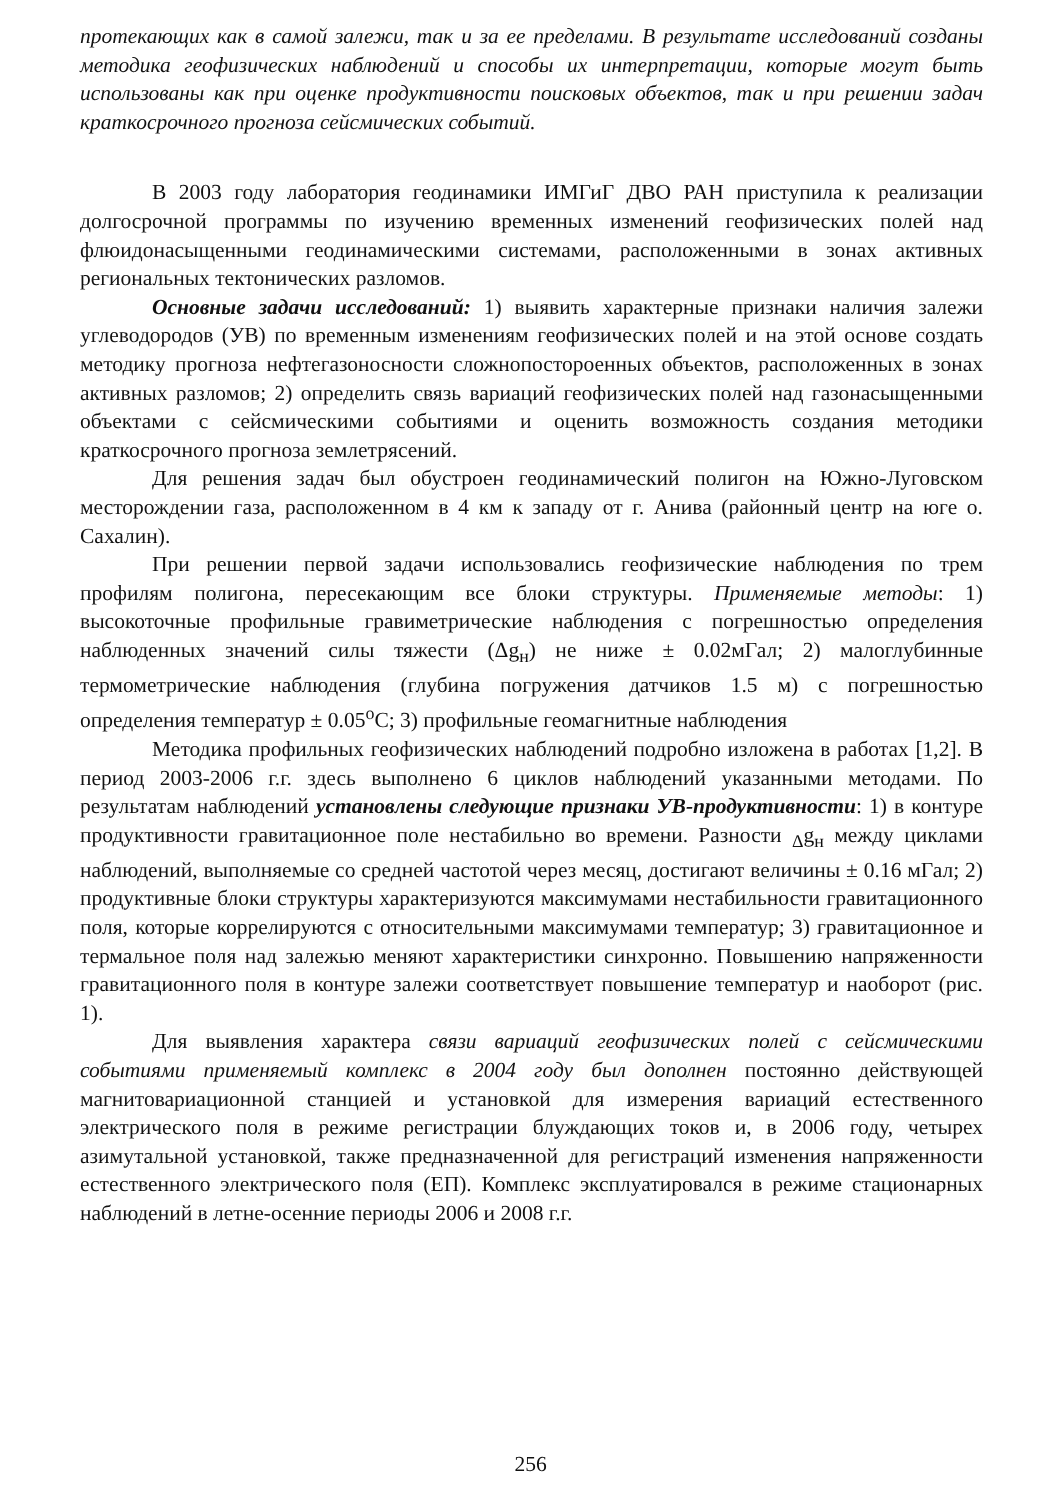протекающих как в самой залежи, так и за ее пределами. В результате исследований созданы методика геофизических наблюдений и способы их интерпретации, которые могут быть использованы как при оценке продуктивности поисковых объектов, так и при решении задач краткосрочного прогноза сейсмических событий.
В 2003 году лаборатория геодинамики ИМГиГ ДВО РАН приступила к реализации долгосрочной программы по изучению временных изменений геофизических полей над флюидонасыщенными геодинамическими системами, расположенными в зонах активных региональных тектонических разломов.
Основные задачи исследований: 1) выявить характерные признаки наличия залежи углеводородов (УВ) по временным изменениям геофизических полей и на этой основе создать методику прогноза нефтегазоносности сложнопостороенных объектов, расположенных в зонах активных разломов; 2) определить связь вариаций геофизических полей над газонасыщенными объектами с сейсмическими событиями и оценить возможность создания методики краткосрочного прогноза землетрясений.
Для решения задач был обустроен геодинамический полигон на Южно-Луговском месторождении газа, расположенном в 4 км к западу от г. Анива (районный центр на юге о. Сахалин).
При решении первой задачи использовались геофизические наблюдения по трем профилям полигона, пересекающим все блоки структуры. Применяемые методы: 1) высокоточные профильные гравиметрические наблюдения с погрешностью определения наблюденных значений силы тяжести (Δg<sub>н</sub>) не ниже ± 0.02мГал; 2) малоглубинные термометрические наблюдения (глубина погружения датчиков 1.5 м) с погрешностью определения температур ± 0.05<sup>о</sup>С; 3) профильные геомагнитные наблюдения
Методика профильных геофизических наблюдений подробно изложена в работах [1,2]. В период 2003-2006 г.г. здесь выполнено 6 циклов наблюдений указанными методами. По результатам наблюдений установлены следующие признаки УВ-продуктивности: 1) в контуре продуктивности гравитационное поле нестабильно во времени. Разности <sub>Δ</sub>g<sub>н</sub> между циклами наблюдений, выполняемые со средней частотой через месяц, достигают величины ± 0.16 мГал; 2) продуктивные блоки структуры характеризуются максимумами нестабильности гравитационного поля, которые коррелируются с относительными максимумами температур; 3) гравитационное и термальное поля над залежью меняют характеристики синхронно. Повышению напряженности гравитационного поля в контуре залежи соответствует повышение температур и наоборот (рис. 1).
Для выявления характера связи вариаций геофизических полей с сейсмическими событиями применяемый комплекс в 2004 году был дополнен постоянно действующей магнитовариационной станцией и установкой для измерения вариаций естественного электрического поля в режиме регистрации блуждающих токов и, в 2006 году, четырех азимутальной установкой, также предназначенной для регистраций изменения напряженности естественного электрического поля (ЕП). Комплекс эксплуатировался в режиме стационарных наблюдений в летне-осенние периоды 2006 и 2008 г.г.
256